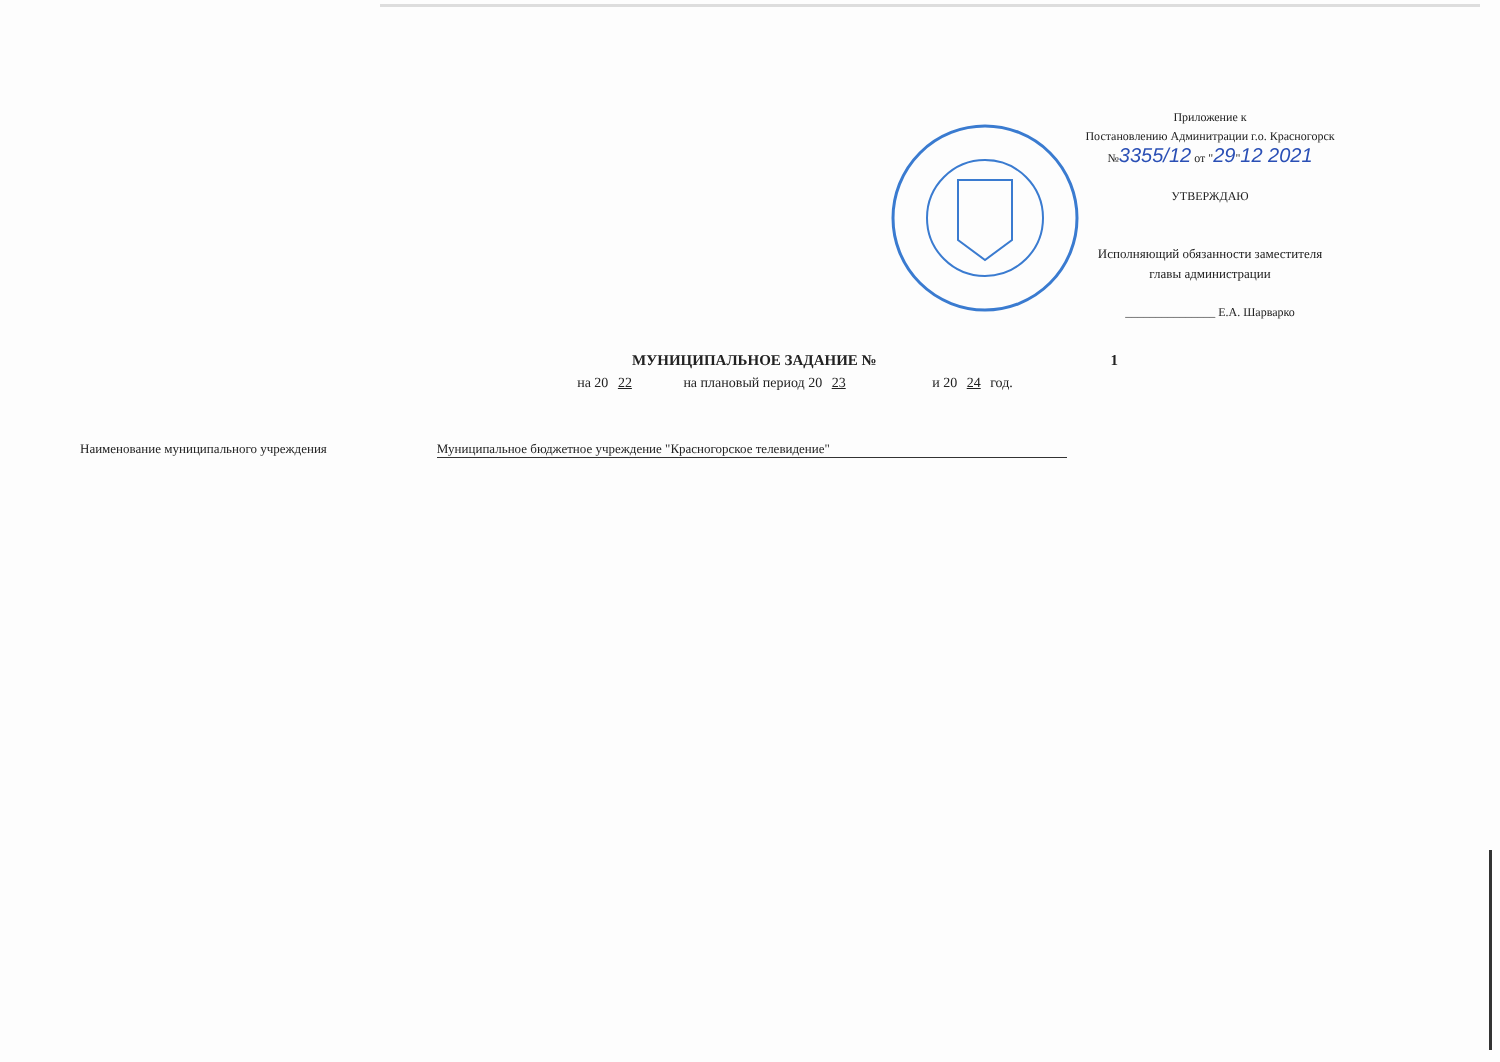Приложение к
Постановлению Админитрации г.о. Красногорск
№3355/12 от "29"12 2021
УТВЕРЖДАЮ
Исполняющий обязанности заместителя
главы администрации
_______________ Е.А. Шарварко
МУНИЦИПАЛЬНОЕ ЗАДАНИЕ № 1
на 20 22 на плановый период 20 23 и 20 24 год.
Наименование муниципального учреждения
Муниципальное бюджетное учреждение "Красногорское телевидение"